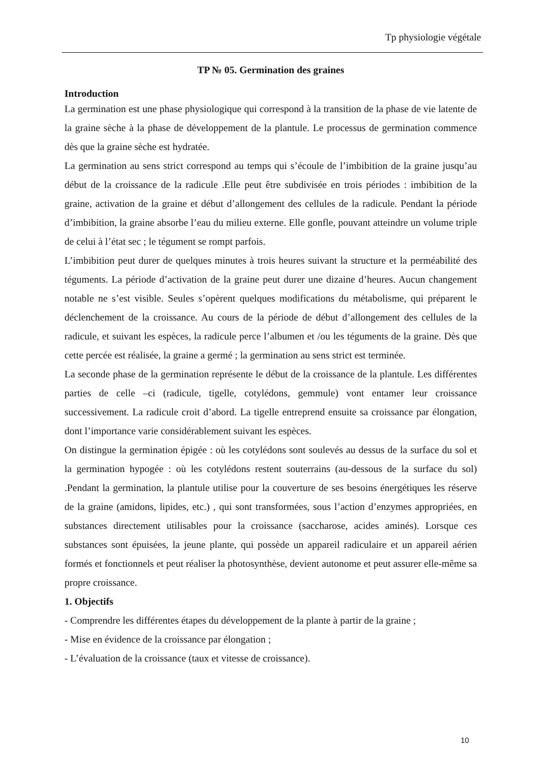Tp physiologie végétale
TP № 05. Germination des graines
Introduction
La germination est une phase physiologique qui correspond à la transition de la phase de vie latente de la graine sèche à la phase de développement de la plantule. Le processus de germination commence dès que la graine sèche est hydratée.
La germination au sens strict correspond au temps qui s’écoule de l’imbibition de la graine jusqu’au début de la croissance de la radicule .Elle peut être subdivisée en trois périodes : imbibition de la graine, activation de la graine et début d’allongement des cellules de la radicule. Pendant la période d’imbibition, la graine absorbe l’eau du milieu externe. Elle gonfle, pouvant atteindre un volume triple de celui à l’état sec ; le tégument se rompt parfois.
L’imbibition peut durer de quelques minutes à trois heures suivant la structure et la perméabilité des téguments. La période d’activation de la graine peut durer une dizaine d’heures. Aucun changement notable ne s’est visible. Seules s’opèrent quelques modifications du métabolisme, qui préparent le déclenchement de la croissance. Au cours de la période de début d’allongement des cellules de la radicule, et suivant les espèces, la radicule perce l’albumen et /ou les téguments de la graine. Dès que cette percée est réalisée, la graine a germé ; la germination au sens strict est terminée.
La seconde phase de la germination représente le début de la croissance de la plantule. Les différentes parties de celle –ci (radicule, tigelle, cotylédons, gemmule) vont entamer leur croissance successivement. La radicule croit d’abord. La tigelle entreprend ensuite sa croissance par élongation, dont l’importance varie considérablement suivant les espèces.
On distingue la germination épigée : où les cotylédons sont soulevés au dessus de la surface du sol et la germination hypogée : où les cotylédons restent souterrains (au-dessous de la surface du sol) .Pendant la germination, la plantule utilise pour la couverture de ses besoins énergétiques les réserve de la graine (amidons, lipides, etc.) , qui sont transformées, sous l’action d’enzymes appropriées, en substances directement utilisables pour la croissance (saccharose, acides aminés). Lorsque ces substances sont épuisées, la jeune plante, qui possède un appareil radiculaire et un appareil aérien formés et fonctionnels et peut réaliser la photosynthèse, devient autonome et peut assurer elle-même sa propre croissance.
1. Objectifs
- Comprendre les différentes étapes du développement de la plante à partir de la graine ;
- Mise en évidence de la croissance par élongation ;
- L’évaluation de la croissance (taux et vitesse de croissance).
10